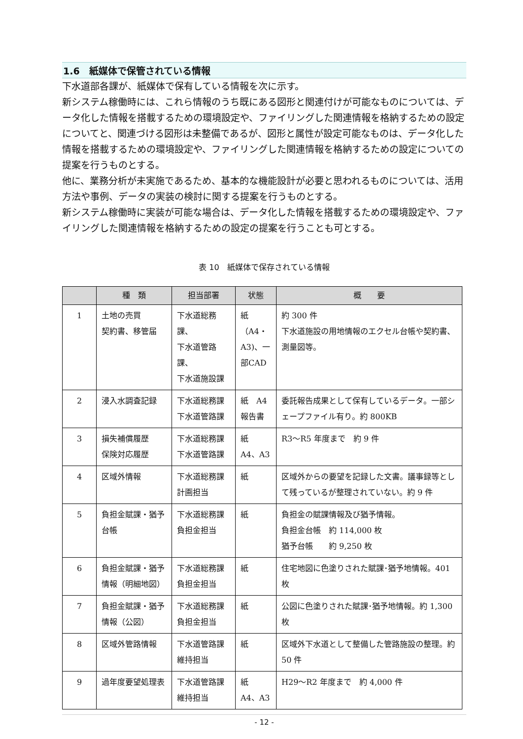1.6　紙媒体で保管されている情報
下水道部各課が、紙媒体で保有している情報を次に示す。
新システム稼働時には、これら情報のうち既にある図形と関連付けが可能なものについては、データ化した情報を搭載するための環境設定や、ファイリングした関連情報を格納するための設定についてと、関連づける図形は未整備であるが、図形と属性が設定可能なものは、データ化した情報を搭載するための環境設定や、ファイリングした関連情報を格納するための設定についての提案を行うものとする。
他に、業務分析が未実施であるため、基本的な機能設計が必要と思われるものについては、活用方法や事例、データの実装の検討に関する提案を行うものとする。
新システム稼働時に実装が可能な場合は、データ化した情報を搭載するための環境設定や、ファイリングした関連情報を格納するための設定の提案を行うことも可とする。
表 10　紙媒体で保存されている情報
| | 種 類 | 担当部署 | 状態 | 概 要 |
| --- | --- | --- | --- | --- |
| 1 | 土地の売買 契約書、移管届 | 下水道総務課、 下水道管路課、 下水道施設課 | 紙（A4・A3)、一部CAD | 約 300 件 下水道施設の用地情報のエクセル台帳や契約書、測量図等。 |
| 2 | 浸入水調査記録 | 下水道総務課 下水道管路課 | 紙 A4 報告書 | 委託報告成果として保有しているデータ。一部シェープファイル有り。約 800KB |
| 3 | 損失補償履歴 保険対応履歴 | 下水道総務課 下水道管路課 | 紙 A4、A3 | R3～R5 年度まで 約 9 件 |
| 4 | 区域外情報 | 下水道総務課 計画担当 | 紙 | 区域外からの要望を記録した文書。議事録等として残っているが整理されていない。約 9 件 |
| 5 | 負担金賦課・猶予台帳 | 下水道総務課 負担金担当 | 紙 | 負担金の賦課情報及び猶予情報。 負担金台帳 約 114,000 枚 猶予台帳 約 9,250 枚 |
| 6 | 負担金賦課・猶予情報（明細地図） | 下水道総務課 負担金担当 | 紙 | 住宅地図に色塗りされた賦課･猶予地情報。401 枚 |
| 7 | 負担金賦課・猶予情報（公図） | 下水道総務課 負担金担当 | 紙 | 公図に色塗りされた賦課･猶予地情報。約 1,300 枚 |
| 8 | 区域外管路情報 | 下水道管路課 維持担当 | 紙 | 区域外下水道として整備した管路施設の整理。約 50 件 |
| 9 | 過年度要望処理表 | 下水道管路課 維持担当 | 紙 A4、A3 | H29～R2 年度まで 約 4,000 件 |
- 12 -